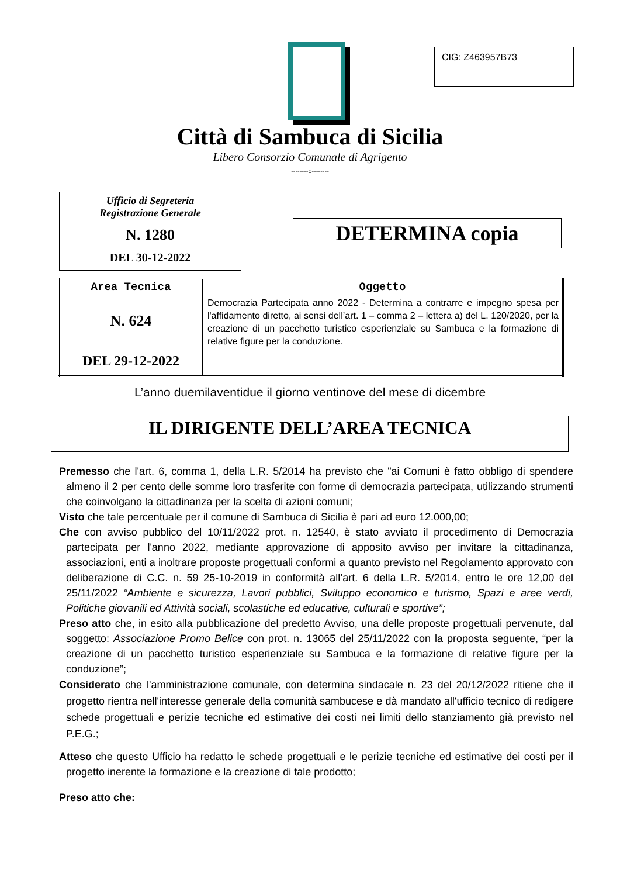CIG: Z463957B73
Città di Sambuca di Sicilia
Libero Consorzio Comunale di Agrigento
--------o--------
Ufficio di Segreteria
Registrazione Generale
N. 1280
DEL 30-12-2022
DETERMINA copia
| Area Tecnica | Oggetto |
| --- | --- |
| N. 624 DEL 29-12-2022 | Democrazia Partecipata anno 2022 - Determina a contrarre e impegno spesa per l'affidamento diretto, ai sensi dell’art. 1 – comma 2 – lettera a) del L. 120/2020, per la creazione di un pacchetto turistico esperienziale su Sambuca e la formazione di relative figure per la conduzione. |
L’anno duemilaventidue il giorno ventinove del mese di dicembre
IL DIRIGENTE DELL’AREA TECNICA
Premesso che l'art. 6, comma 1, della L.R. 5/2014 ha previsto che "ai Comuni è fatto obbligo di spendere almeno il 2 per cento delle somme loro trasferite con forme di democrazia partecipata, utilizzando strumenti che coinvolgano la cittadinanza per la scelta di azioni comuni;
Visto che tale percentuale per il comune di Sambuca di Sicilia è pari ad euro 12.000,00;
Che con avviso pubblico del 10/11/2022 prot. n. 12540, è stato avviato il procedimento di Democrazia partecipata per l'anno 2022, mediante approvazione di apposito avviso per invitare la cittadinanza, associazioni, enti a inoltrare proposte progettuali conformi a quanto previsto nel Regolamento approvato con deliberazione di C.C. n. 59 25-10-2019 in conformità all’art. 6 della L.R. 5/2014, entro le ore 12,00 del 25/11/2022 “Ambiente e sicurezza, Lavori pubblici, Sviluppo economico e turismo, Spazi e aree verdi, Politiche giovanili ed Attività sociali, scolastiche ed educative, culturali e sportive”;
Preso atto che, in esito alla pubblicazione del predetto Avviso, una delle proposte progettuali pervenute, dal soggetto: Associazione Promo Belice con prot. n. 13065 del 25/11/2022 con la proposta seguente, “per la creazione di un pacchetto turistico esperienziale su Sambuca e la formazione di relative figure per la conduzione”;
Considerato che l'amministrazione comunale, con determina sindacale n. 23 del 20/12/2022 ritiene che il progetto rientra nell'interesse generale della comunità sambucese e dà mandato all'ufficio tecnico di redigere schede progettuali e perizie tecniche ed estimative dei costi nei limiti dello stanziamento già previsto nel P.E.G.;
Atteso che questo Ufficio ha redatto le schede progettuali e le perizie tecniche ed estimative dei costi per il progetto inerente la formazione e la creazione di tale prodotto;
Preso atto che: